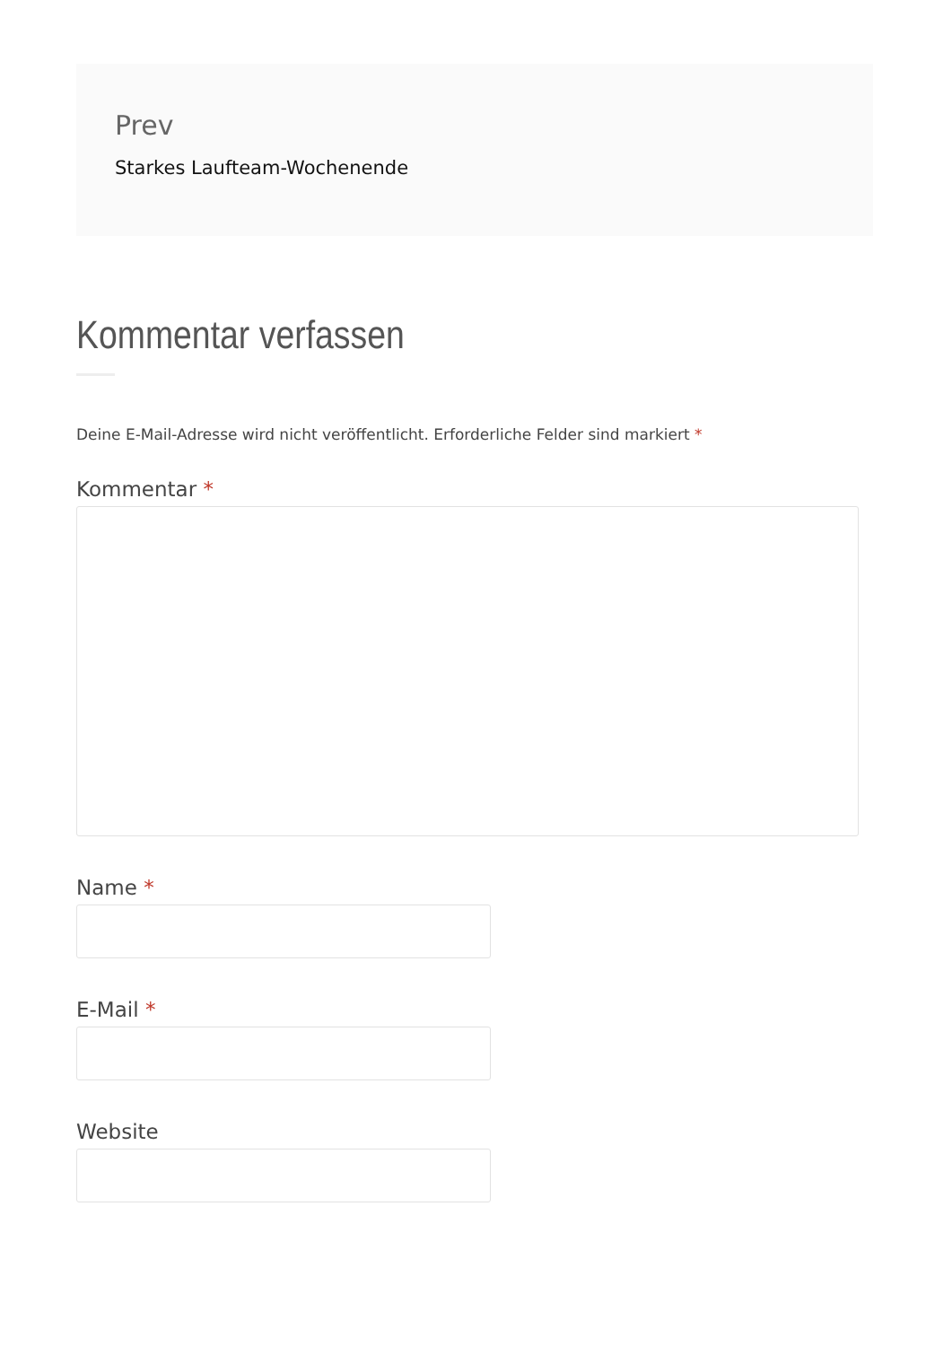Prev
Starkes Laufteam-Wochenende
Kommentar verfassen
Deine E-Mail-Adresse wird nicht veröffentlicht. Erforderliche Felder sind markiert *
Kommentar *
Name *
E-Mail *
Website